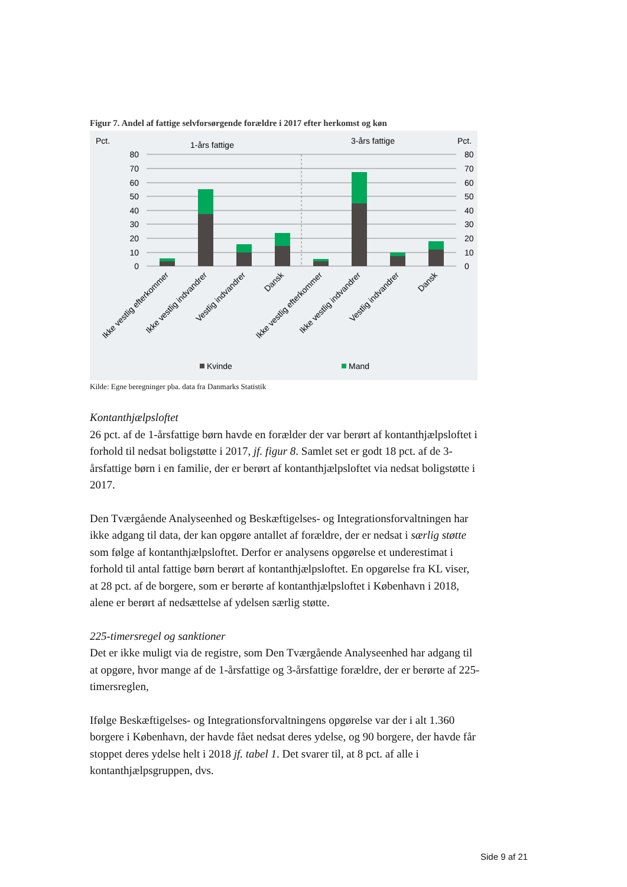Figur 7. Andel af fattige selvforsørgende forældre i 2017 efter herkomst og køn
Pct.
Pct.
1-års fattige
3-års fattige
80
70
60
50
40
30
20
10
0
80
70
60
50
40
30
20
10
0
Ikke vestlig efterkommer
Ikke vestlig indvandrer
Vestlig indvandrer
Dansk
Ikke vestlig efterkommer
Ikke vestlig indvandrer
Vestlig indvandrer
Dansk
Kvinde
Mand
Kilde: Egne beregninger pba. data fra Danmarks Statistik
Kontanthjælpsloftet
26 pct. af de 1-årsfattige børn havde en forælder der var berørt af kontanthjælpsloftet i forhold til nedsat boligstøtte i 2017, jf. figur 8. Samlet set er godt 18 pct. af de 3-årsfattige børn i en familie, der er berørt af kontanthjælpsloftet via nedsat boligstøtte i 2017.
Den Tværgående Analyseenhed og Beskæftigelses- og Integrationsforvaltningen har ikke adgang til data, der kan opgøre antallet af forældre, der er nedsat i særlig støtte som følge af kontanthjælpsloftet. Derfor er analysens opgørelse et underestimat i forhold til antal fattige børn berørt af kontanthjælpsloftet. En opgørelse fra KL viser, at 28 pct. af de borgere, som er berørte af kontanthjælpsloftet i København i 2018, alene er berørt af nedsættelse af ydelsen særlig støtte.
225-timersregel og sanktioner
Det er ikke muligt via de registre, som Den Tværgående Analyseenhed har adgang til at opgøre, hvor mange af de 1-årsfattige og 3-årsfattige forældre, der er berørte af 225-timersreglen,
Ifølge Beskæftigelses- og Integrationsforvaltningens opgørelse var der i alt 1.360 borgere i København, der havde fået nedsat deres ydelse, og 90 borgere, der havde får stoppet deres ydelse helt i 2018 jf. tabel 1. Det svarer til, at 8 pct. af alle i kontanthjælpsgruppen, dvs.
Side 9 af 21